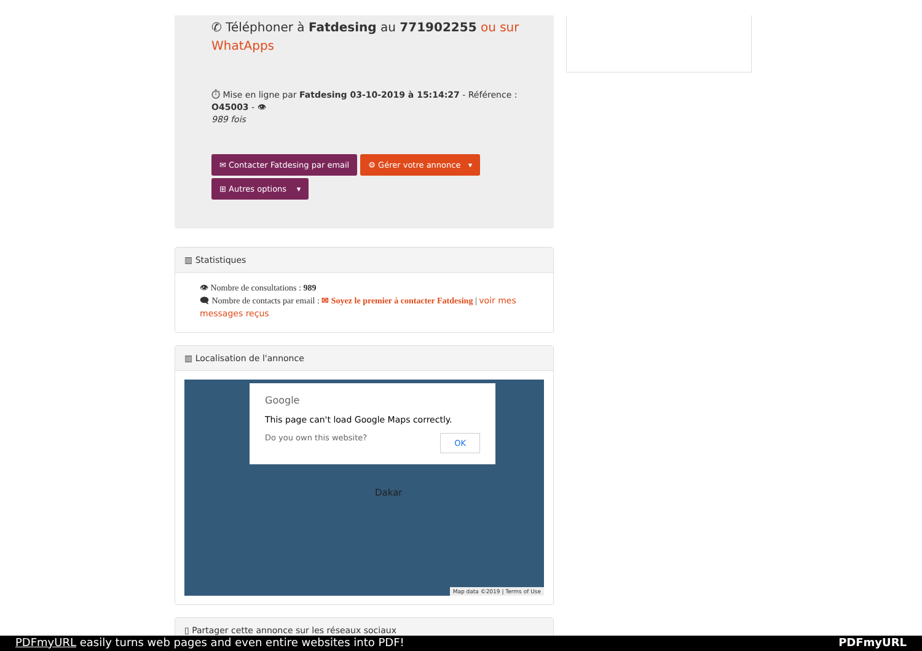✆ Téléphoner à Fatdesing au 771902255 ou sur WhatApps
⏱ Mise en ligne par Fatdesing 03-10-2019 à 15:14:27 - Référence : O45003 - 👁
989 fois
✉ Contacter Fatdesing par email ⚙ Gérer votre annonce ▾
⊞ Autres options ▾
▥ Statistiques
👁 Nombre de consultations : 989
🗨 Nombre de contacts par email : ✉ Soyez le premier à contacter Fatdesing | voir mes messages reçus
▥ Localisation de l'annonce
Google
This page can't load Google Maps correctly.
Do you own this website? OK
Dakar
Map data ©2019 | Terms of Use
▯ Partager cette annonce sur les réseaux sociaux
PDFmyURL easily turns web pages and even entire websites into PDF! PDFmyURL